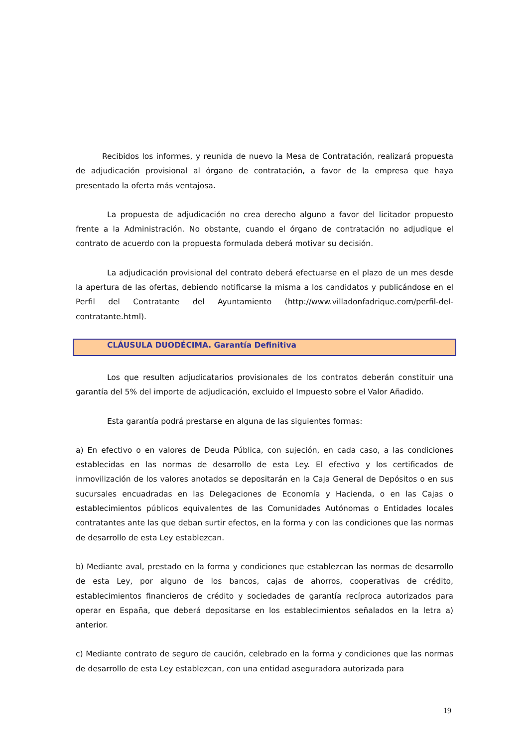Recibidos los informes, y reunida de nuevo la Mesa de Contratación, realizará propuesta de adjudicación provisional al órgano de contratación, a favor de la empresa que haya presentado la oferta más ventajosa.
La propuesta de adjudicación no crea derecho alguno a favor del licitador propuesto frente a la Administración. No obstante, cuando el órgano de contratación no adjudique el contrato de acuerdo con la propuesta formulada deberá motivar su decisión.
La adjudicación provisional del contrato deberá efectuarse en el plazo de un mes desde la apertura de las ofertas, debiendo notificarse la misma a los candidatos y publicándose en el Perfil del Contratante del Ayuntamiento (http://www.villadonfadrique.com/perfil-del-contratante.html).
CLÁUSULA DUODÉCIMA. Garantía Definitiva
Los que resulten adjudicatarios provisionales de los contratos deberán constituir una garantía del 5% del importe de adjudicación, excluido el Impuesto sobre el Valor Añadido.
Esta garantía podrá prestarse en alguna de las siguientes formas:
a) En efectivo o en valores de Deuda Pública, con sujeción, en cada caso, a las condiciones establecidas en las normas de desarrollo de esta Ley. El efectivo y los certificados de inmovilización de los valores anotados se depositarán en la Caja General de Depósitos o en sus sucursales encuadradas en las Delegaciones de Economía y Hacienda, o en las Cajas o establecimientos públicos equivalentes de las Comunidades Autónomas o Entidades locales contratantes ante las que deban surtir efectos, en la forma y con las condiciones que las normas de desarrollo de esta Ley establezcan.
b) Mediante aval, prestado en la forma y condiciones que establezcan las normas de desarrollo de esta Ley, por alguno de los bancos, cajas de ahorros, cooperativas de crédito, establecimientos financieros de crédito y sociedades de garantía recíproca autorizados para operar en España, que deberá depositarse en los establecimientos señalados en la letra a) anterior.
c) Mediante contrato de seguro de caución, celebrado en la forma y condiciones que las normas de desarrollo de esta Ley establezcan, con una entidad aseguradora autorizada para
19